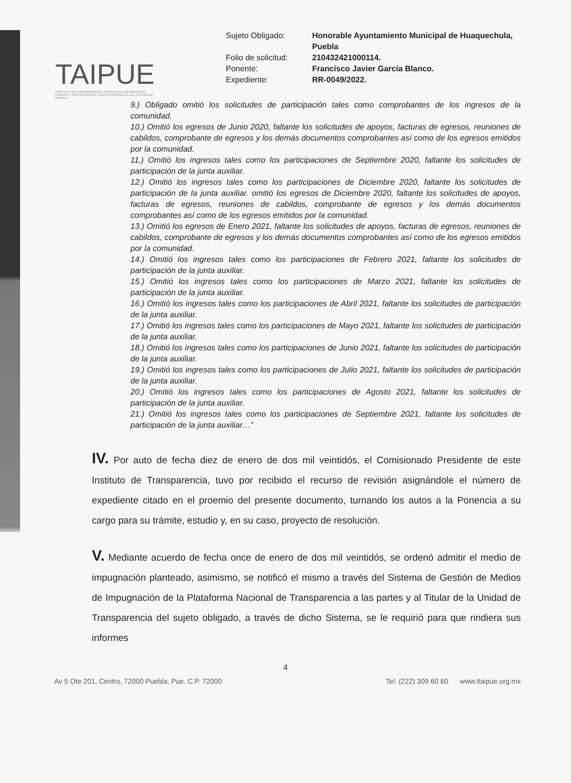TAIPUE
INSTITUTO DE TRANSPARENCIA, ACCESO A LA INFORMACIÓN PÚBLICA Y PROTECCIÓN DE DATOS PERSONALES DEL ESTADO DE PUEBLA
Sujeto Obligado: Honorable Ayuntamiento Municipal de Huaquechula, Puebla
Folio de solicitud: 210432421000114.
Ponente: Francisco Javier García Blanco.
Expediente: RR-0049/2022.
9.) Obligado omitió los solicitudes de participación tales como comprobantes de los ingresos de la comunidad.
10.) Omitió los egresos de Junio 2020, faltante los solicitudes de apoyos, facturas de egresos, reuniones de cabildos, comprobante de egresos y los demás documentos comprobantes así como de los egresos emitidos por la comunidad.
11.) Omitió los ingresos tales como los participaciones de Septiembre 2020, faltante los solicitudes de participación de la junta auxiliar.
12.) Omitió los ingresos tales como los participaciones de Diciembre 2020, faltante los solicitudes de participación de la junta auxiliar. omitió los egresos de Diciembre 2020, faltante los solicitudes de apoyos, facturas de egresos, reuniones de cabildos, comprobante de egresos y los demás documentos comprobantes así como de los egresos emitidos por la comunidad.
13.) Omitió los egresos de Enero 2021, faltante los solicitudes de apoyos, facturas de egresos, reuniones de cabildos, comprobante de egresos y los demás documentos comprobantes así como de los egresos emitidos por la comunidad.
14.) Omitió los ingresos tales como los participaciones de Febrero 2021, faltante los solicitudes de participación de la junta auxiliar.
15.) Omitió los ingresos tales como los participaciones de Marzo 2021, faltante los solicitudes de participación de la junta auxiliar.
16.) Omitió los ingresos tales como los participaciones de Abril 2021, faltante los solicitudes de participación de la junta auxiliar.
17.) Omitió los ingresos tales como los participaciones de Mayo 2021, faltante los solicitudes de participación de la junta auxiliar.
18.) Omitió los ingresos tales como los participaciones de Junio 2021, faltante los solicitudes de participación de la junta auxiliar.
19.) Omitió los ingresos tales como los participaciones de Julio 2021, faltante los solicitudes de participación de la junta auxiliar.
20.) Omitió los ingresos tales como los participaciones de Agosto 2021, faltante los solicitudes de participación de la junta auxiliar.
21.) Omitió los ingresos tales como los participaciones de Septiembre 2021, faltante los solicitudes de participación de la junta auxiliar…”
IV. Por auto de fecha diez de enero de dos mil veintidós, el Comisionado Presidente de este Instituto de Transparencia, tuvo por recibido el recurso de revisión asignándole el número de expediente citado en el proemio del presente documento, turnando los autos a la Ponencia a su cargo para su trámite, estudio y, en su caso, proyecto de resolución.
V. Mediante acuerdo de fecha once de enero de dos mil veintidós, se ordenó admitir el medio de impugnación planteado, asimismo, se notificó el mismo a través del Sistema de Gestión de Medios de Impugnación de la Plataforma Nacional de Transparencia a las partes y al Titular de la Unidad de Transparencia del sujeto obligado, a través de dicho Sistema, se le requirió para que rindiera sus informes
4
Av 5 Ote 201, Centro, 72000 Puebla, Pue. C.P. 72000 Tel: (222) 309 60 60 www.itaipue.org.mx